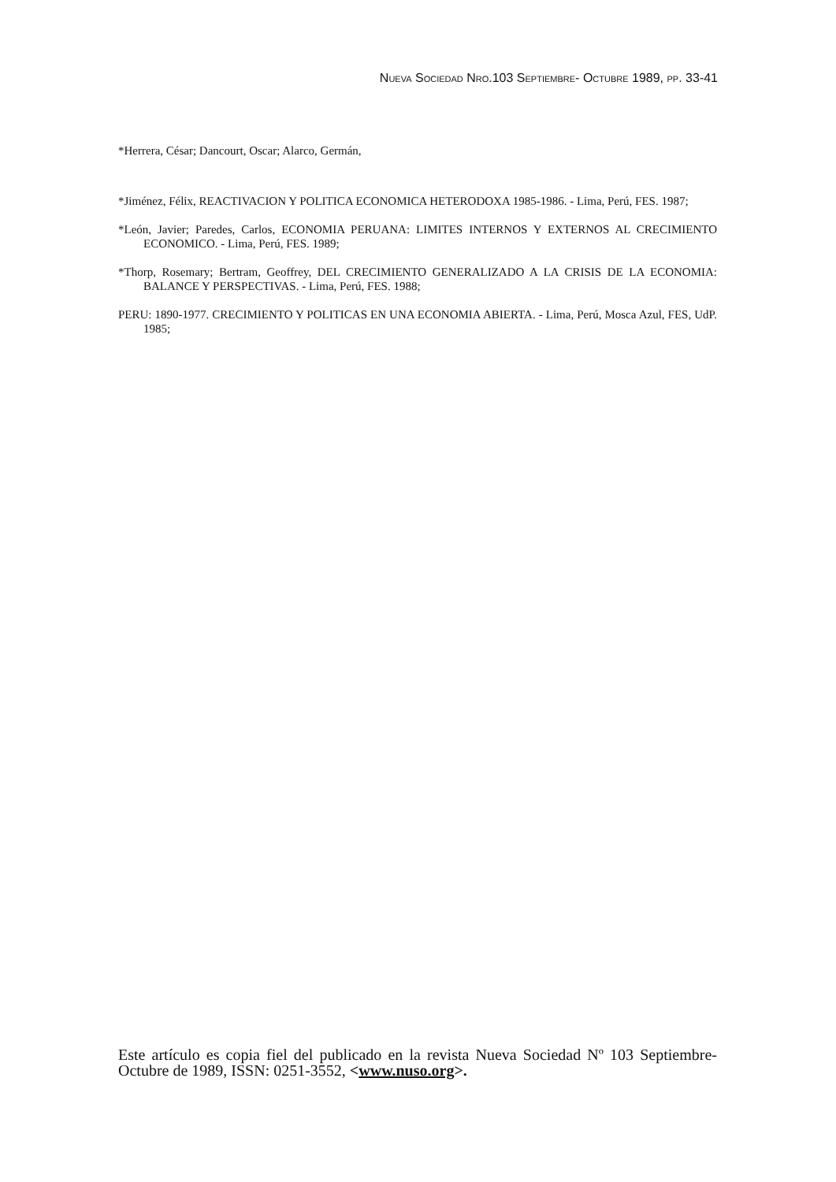NUEVA SOCIEDAD NRO.103 SEPTIEMBRE- OCTUBRE 1989, PP. 33-41
*Herrera, César; Dancourt, Oscar; Alarco, Germán,
*Jiménez, Félix, REACTIVACION Y POLITICA ECONOMICA HETERODOXA 1985-1986. - Lima, Perú, FES. 1987;
*León, Javier; Paredes, Carlos, ECONOMIA PERUANA: LIMITES INTERNOS Y EXTERNOS AL CRECIMIENTO ECONOMICO. - Lima, Perú, FES. 1989;
*Thorp, Rosemary; Bertram, Geoffrey, DEL CRECIMIENTO GENERALIZADO A LA CRISIS DE LA ECONOMIA: BALANCE Y PERSPECTIVAS. - Lima, Perú, FES. 1988;
PERU: 1890-1977. CRECIMIENTO Y POLITICAS EN UNA ECONOMIA ABIERTA. - Lima, Perú, Mosca Azul, FES, UdP. 1985;
Este artículo es copia fiel del publicado en la revista Nueva Sociedad Nº 103 Septiembre- Octubre de 1989, ISSN: 0251-3552, <www.nuso.org>.